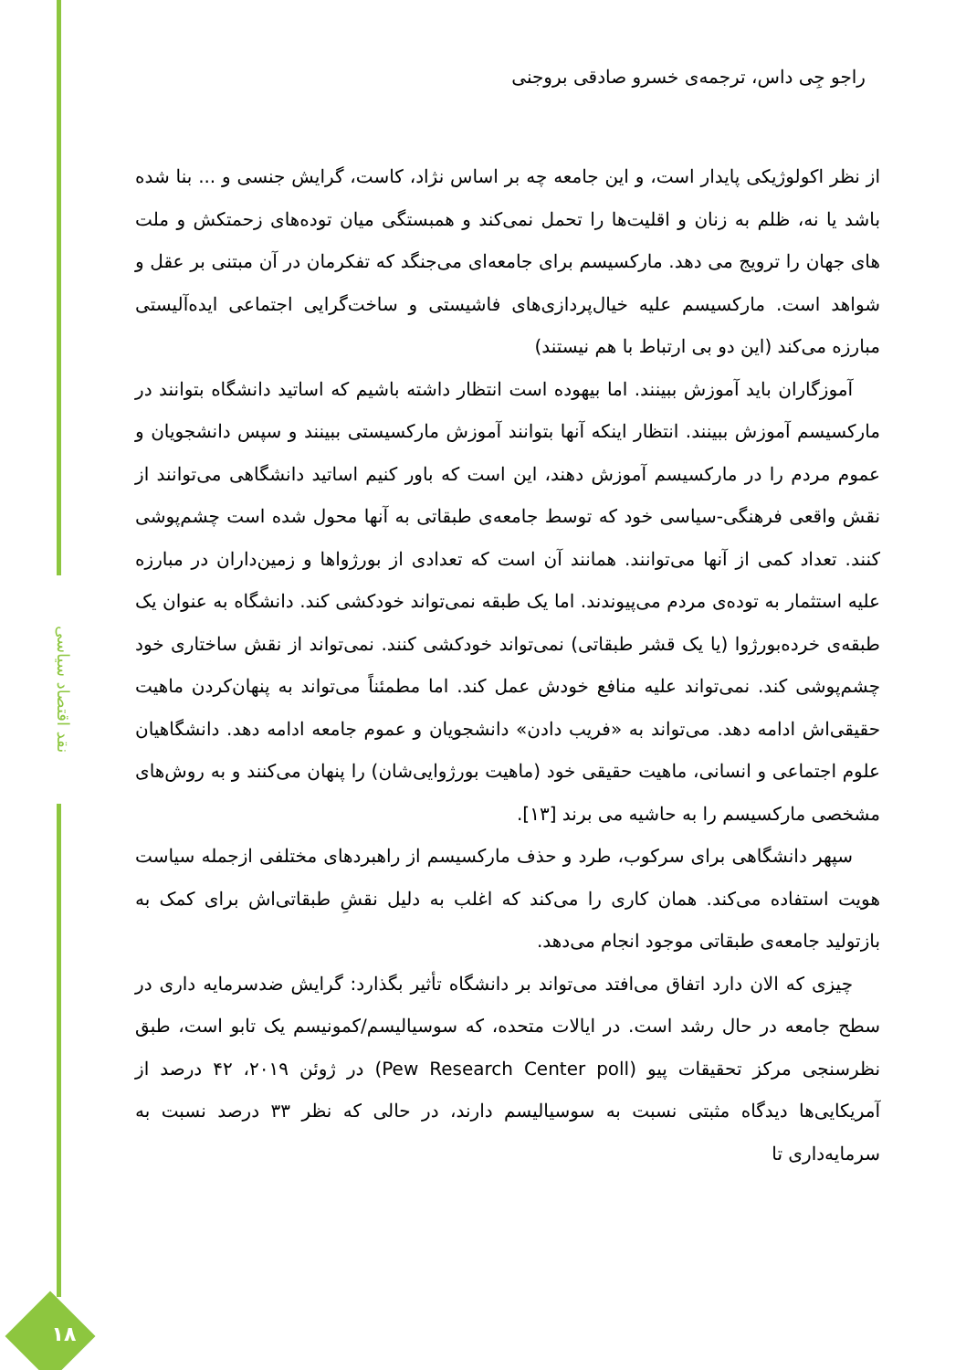نقد اقتصاد سیاسی
۱۸
راجو جِی داس، ترجمه‌ی خسرو صادقی بروجنی
از نظر اکولوژیکی پایدار است، و این جامعه چه بر اساس نژاد، کاست، گرایش جنسی و ... بنا شده باشد یا نه، ظلم به زنان و اقلیت‌ها را تحمل نمی‌کند و همبستگی میان توده‌های زحمتکش و ملت های جهان را ترویج می دهد. مارکسیسم برای جامعه‌ای می‌جنگد که تفکرمان در آن مبتنی بر عقل و شواهد است. مارکسیسم علیه خیال‌پردازی‌های فاشیستی و ساخت‌گرایی اجتماعی ایده‌آلیستی مبارزه می‌کند (این دو بی ارتباط با هم نیستند)
آموزگاران باید آموزش ببینند. اما بیهوده است انتظار داشته باشیم که اساتید دانشگاه بتوانند در مارکسیسم آموزش ببینند. انتظار اینکه آنها بتوانند آموزش مارکسیستی ببینند و سپس دانشجویان و عموم مردم را در مارکسیسم آموزش دهند، این است که باور کنیم اساتید دانشگاهی می‌توانند از نقش واقعی فرهنگی-سیاسی خود که توسط جامعه‌ی طبقاتی به آنها محول شده است چشم‌پوشی کنند. تعداد کمی از آنها می‌توانند. همانند آن است که تعدادی از بورژواها و زمین‌داران در مبارزه علیه استثمار به توده‌ی مردم می‌پیوندند. اما یک طبقه نمی‌تواند خودکشی کند. دانشگاه به عنوان یک طبقه‌ی خرده‌بورژوا (یا یک قشر طبقاتی) نمی‌تواند خودکشی کنند. نمی‌تواند از نقش ساختاری خود چشم‌پوشی کند. نمی‌تواند علیه منافع خودش عمل کند. اما مطمئناً می‌تواند به پنهان‌کردن ماهیت حقیقی‌اش ادامه دهد. می‌تواند به «فریب دادن» دانشجویان و عموم جامعه ادامه دهد. دانشگاهیان علوم اجتماعی و انسانی، ماهیت حقیقی خود (ماهیت بورژوایی‌شان) را پنهان می‌کنند و به روش‌های مشخصی مارکسیسم را به حاشیه می برند [۱۳].
سپهر دانشگاهی برای سرکوب، طرد و حذف مارکسیسم از راهبردهای مختلفی ازجمله سیاست هویت استفاده می‌کند. همان کاری را می‌کند که اغلب به دلیل نقشِ طبقاتی‌اش برای کمک به بازتولید جامعه‌ی طبقاتی موجود انجام می‌دهد.
چیزی که الان دارد اتفاق می‌افتد می‌تواند بر دانشگاه تأثیر بگذارد: گرایش ضدسرمایه داری در سطح جامعه در حال رشد است. در ایالات متحده، که سوسیالیسم/کمونیسم یک تابو است، طبق نظرسنجی مرکز تحقیقات پیو (Pew Research Center poll) در ژوئن ۲۰۱۹، ۴۲ درصد از آمریکایی‌ها دیدگاه مثبتی نسبت به سوسیالیسم دارند، در حالی که نظر ۳۳ درصد نسبت به سرمایه‌داری تا